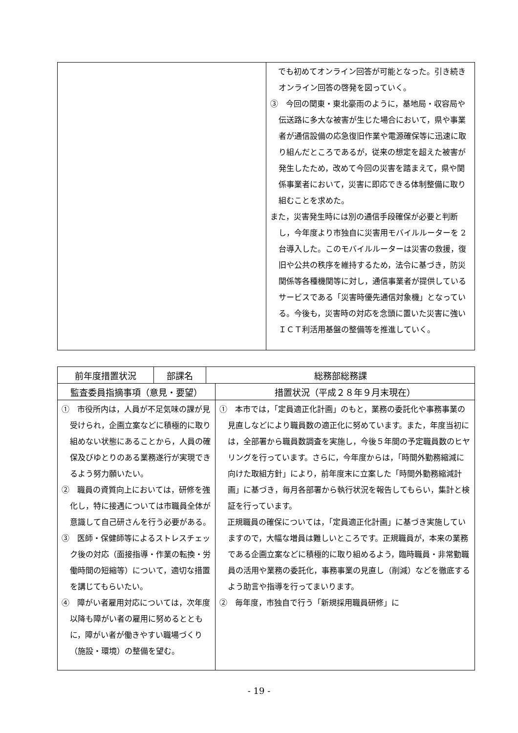| | でも初めてオンライン回答が可能となった。引き続きオンライン回答の啓発を図っていく。 ③ 今回の関東・東北豪雨のように，基地局・収容局や伝送路に多大な被害が生じた場合において，県や事業者が通信設備の応急復旧作業や電源確保等に迅速に取り組んだところであるが，従来の想定を超えた被害が発生したため，改めて今回の災害を踏まえて，県や関係事業者において，災害に即応できる体制整備に取り組むことを求めた。 また，災害発生時には別の通信手段確保が必要と判断し，今年度より市独自に災害用モバイルルーターを 2 台導入した。このモバイルルーターは災害の救援，復旧や公共の秩序を維持するため，法令に基づき，防災関係等各種機関等に対し，通信事業者が提供しているサービスである「災害時優先通信対象機」となっている。今後も，災害時の対応を念頭に置いた災害に強いＩＣＴ利活用基盤の整備等を推進していく。 |
| 前年度措置状況 | 部課名 | 総務部総務課 | |
| 監査委員指摘事項（意見・要望） | | | 措置状況（平成２８年９月末現在） |
| ① 市役所内は，人員が不足気味の課が見受けられ，企画立案などに積極的に取り組めない状態にあることから，人員の確保及びゆとりのある業務遂行が実現できるよう努力願いたい。 ② 職員の資質向上においては，研修を強化し，特に接遇については市職員全体が意識して自己研さんを行う必要がある。 ③ 医師・保健師等によるストレスチェック後の対応（面接指導・作業の転換・労働時間の短縮等）について，適切な措置を講じてもらいたい。 ④ 障がい者雇用対応については，次年度以降も障がい者の雇用に努めるとともに，障がい者が働きやすい職場づくり（施設・環境）の整備を望む。 | | | ① 本市では，「定員適正化計画」のもと，業務の委託化や事務事業の見直しなどにより職員数の適正化に努めています。また，年度当初には，全部署から職員数調査を実施し，今後５年間の予定職員数のヒヤリングを行っています。さらに，今年度からは，「時間外勤務縮減に向けた取組方針」により，前年度末に立案した「時間外勤務縮減計画」に基づき，毎月各部署から執行状況を報告してもらい，集計と検証を行っています。 正規職員の確保については，「定員適正化計画」に基づき実施していますので，大幅な増員は難しいところです。正規職員が，本来の業務である企画立案などに積極的に取り組めるよう，臨時職員・非常勤職員の活用や業務の委託化，事務事業の見直し（削減）などを徹底するよう助言や指導を行ってまいります。 ② 毎年度，市独自で行う「新規採用職員研修」に |
- 19 -